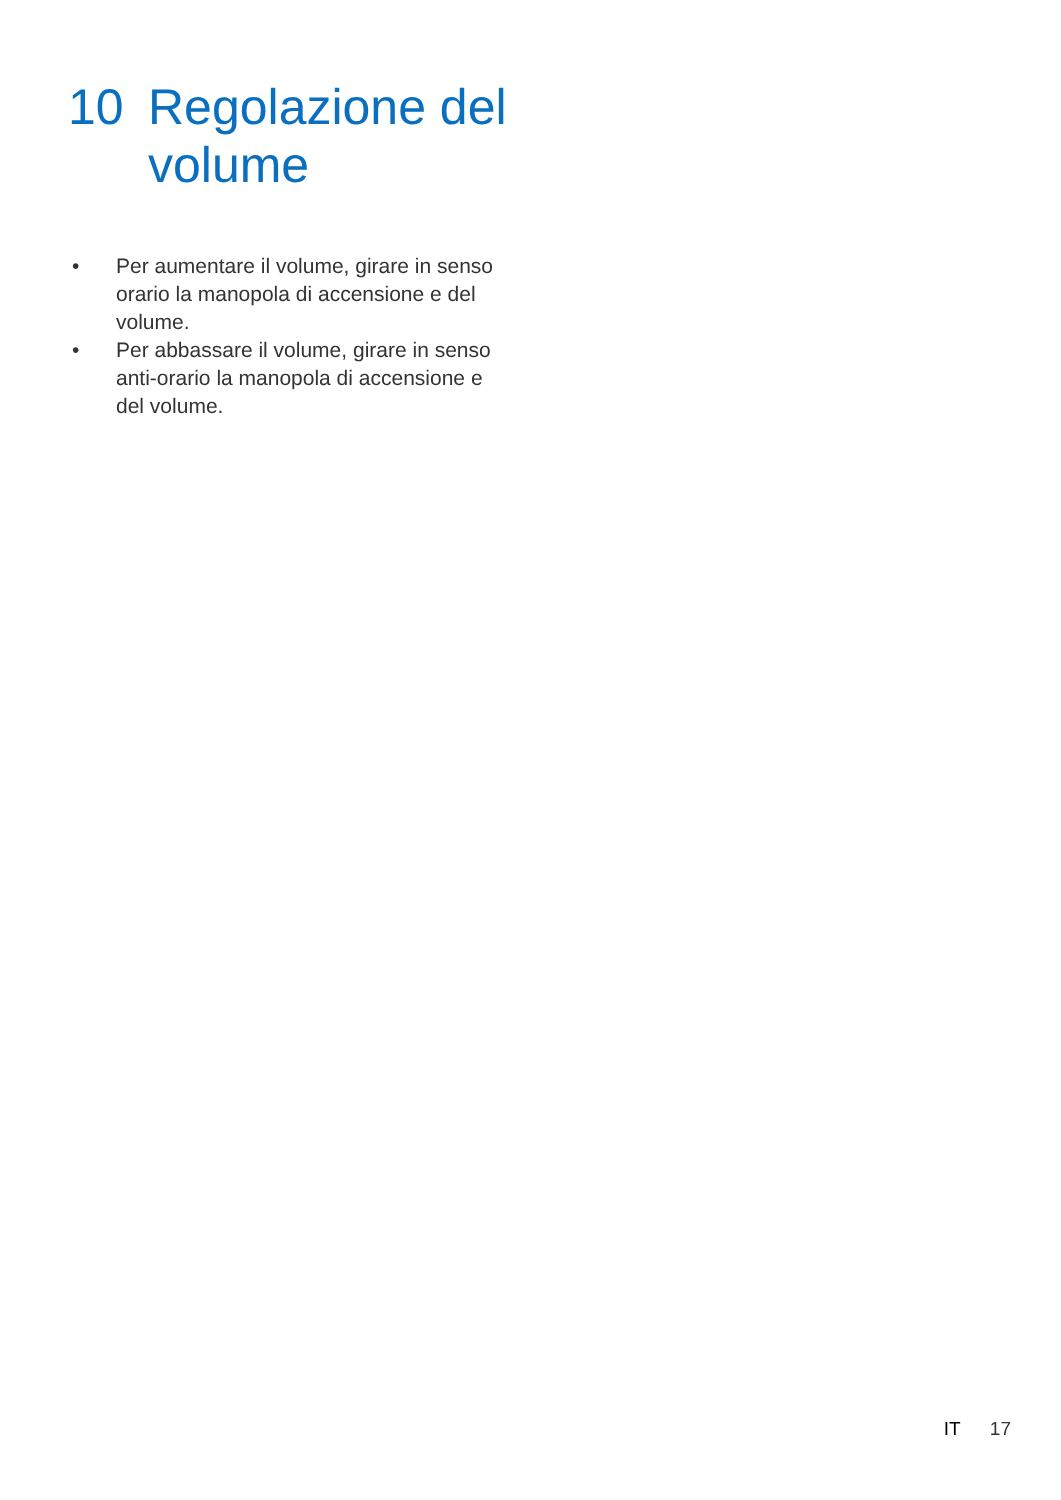10 Regolazione del
volume
• Per aumentare il volume, girare in senso orario la manopola di accensione e del volume.
• Per abbassare il volume, girare in senso anti-orario la manopola di accensione e del volume.
IT 17